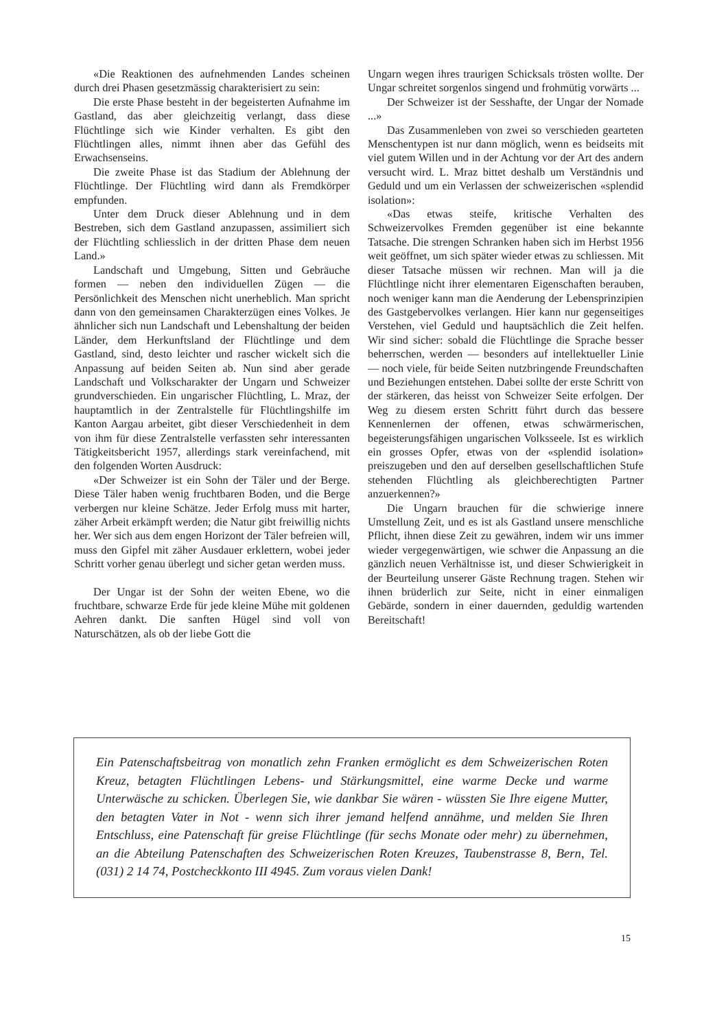«Die Reaktionen des aufnehmenden Landes scheinen durch drei Phasen gesetzmässig charakterisiert zu sein:
Die erste Phase besteht in der begeisterten Aufnahme im Gastland, das aber gleichzeitig verlangt, dass diese Flüchtlinge sich wie Kinder verhalten. Es gibt den Flüchtlingen alles, nimmt ihnen aber das Gefühl des Erwachsenseins.
Die zweite Phase ist das Stadium der Ablehnung der Flüchtlinge. Der Flüchtling wird dann als Fremdkörper empfunden.
Unter dem Druck dieser Ablehnung und in dem Bestreben, sich dem Gastland anzupassen, assimiliert sich der Flüchtling schliesslich in der dritten Phase dem neuen Land.»
Landschaft und Umgebung, Sitten und Gebräuche formen — neben den individuellen Zügen — die Persönlichkeit des Menschen nicht unerheblich. Man spricht dann von den gemeinsamen Charakterzügen eines Volkes. Je ähnlicher sich nun Landschaft und Lebenshaltung der beiden Länder, dem Herkunftsland der Flüchtlinge und dem Gastland, sind, desto leichter und rascher wickelt sich die Anpassung auf beiden Seiten ab. Nun sind aber gerade Landschaft und Volkscharakter der Ungarn und Schweizer grundverschieden. Ein ungarischer Flüchtling, L. Mraz, der hauptamtlich in der Zentralstelle für Flüchtlingshilfe im Kanton Aargau arbeitet, gibt dieser Verschiedenheit in dem von ihm für diese Zentralstelle verfassten sehr interessanten Tätigkeitsbericht 1957, allerdings stark vereinfachend, mit den folgenden Worten Ausdruck:
«Der Schweizer ist ein Sohn der Täler und der Berge. Diese Täler haben wenig fruchtbaren Boden, und die Berge verbergen nur kleine Schätze. Jeder Erfolg muss mit harter, zäher Arbeit erkämpft werden; die Natur gibt freiwillig nichts her. Wer sich aus dem engen Horizont der Täler befreien will, muss den Gipfel mit zäher Ausdauer erklettern, wobei jeder Schritt vorher genau überlegt und sicher getan werden muss.
Der Ungar ist der Sohn der weiten Ebene, wo die fruchtbare, schwarze Erde für jede kleine Mühe mit goldenen Aehren dankt. Die sanften Hügel sind voll von Naturschätzen, als ob der liebe Gott die
Ungarn wegen ihres traurigen Schicksals trösten wollte. Der Ungar schreitet sorgenlos singend und frohmütig vorwärts ...
Der Schweizer ist der Sesshafte, der Ungar der Nomade ...»
Das Zusammenleben von zwei so verschieden gearteten Menschentypen ist nur dann möglich, wenn es beidseits mit viel gutem Willen und in der Achtung vor der Art des andern versucht wird. L. Mraz bittet deshalb um Verständnis und Geduld und um ein Verlassen der schweizerischen «splendid isolation»:
«Das etwas steife, kritische Verhalten des Schweizervolkes Fremden gegenüber ist eine bekannte Tatsache. Die strengen Schranken haben sich im Herbst 1956 weit geöffnet, um sich später wieder etwas zu schliessen. Mit dieser Tatsache müssen wir rechnen. Man will ja die Flüchtlinge nicht ihrer elementaren Eigenschaften berauben, noch weniger kann man die Aenderung der Lebensprinzipien des Gastgebervolkes verlangen. Hier kann nur gegenseitiges Verstehen, viel Geduld und hauptsächlich die Zeit helfen. Wir sind sicher: sobald die Flüchtlinge die Sprache besser beherrschen, werden — besonders auf intellektueller Linie — noch viele, für beide Seiten nutzbringende Freundschaften und Beziehungen entstehen. Dabei sollte der erste Schritt von der stärkeren, das heisst von Schweizer Seite erfolgen. Der Weg zu diesem ersten Schritt führt durch das bessere Kennenlernen der offenen, etwas schwärmerischen, begeisterungsfähigen ungarischen Volksseele. Ist es wirklich ein grosses Opfer, etwas von der «splendid isolation» preiszugeben und den auf derselben gesellschaftlichen Stufe stehenden Flüchtling als gleichberechtigten Partner anzuerkennen?»
Die Ungarn brauchen für die schwierige innere Umstellung Zeit, und es ist als Gastland unsere menschliche Pflicht, ihnen diese Zeit zu gewähren, indem wir uns immer wieder vergegenwärtigen, wie schwer die Anpassung an die gänzlich neuen Verhältnisse ist, und dieser Schwierigkeit in der Beurteilung unserer Gäste Rechnung tragen. Stehen wir ihnen brüderlich zur Seite, nicht in einer einmaligen Gebärde, sondern in einer dauernden, geduldig wartenden Bereitschaft!
Ein Patenschaftsbeitrag von monatlich zehn Franken ermöglicht es dem Schweizerischen Roten Kreuz, betagten Flüchtlingen Lebens- und Stärkungsmittel, eine warme Decke und warme Unterwäsche zu schicken. Überlegen Sie, wie dankbar Sie wären - wüssten Sie Ihre eigene Mutter, den betagten Vater in Not - wenn sich ihrer jemand helfend annähme, und melden Sie Ihren Entschluss, eine Patenschaft für greise Flüchtlinge (für sechs Monate oder mehr) zu übernehmen, an die Abteilung Patenschaften des Schweizerischen Roten Kreuzes, Taubenstrasse 8, Bern, Tel. (031) 2 14 74, Postcheckkonto III 4945. Zum voraus vielen Dank!
15